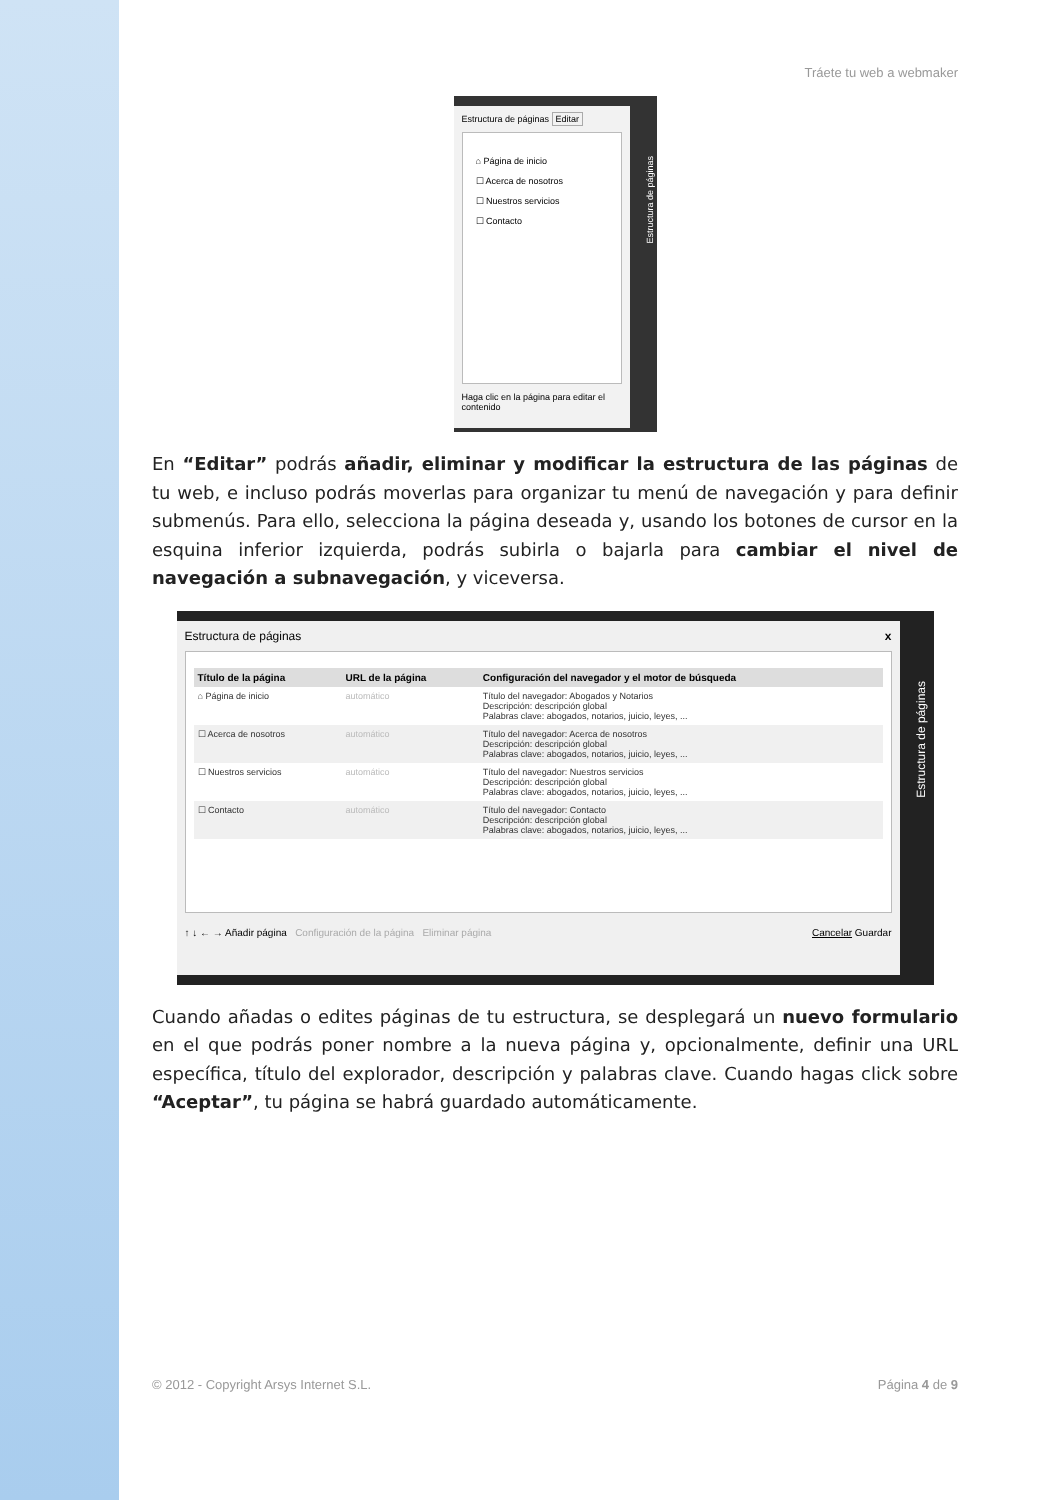Tráete tu web a webmaker
Estructura de páginas Editar
⌂ Página de inicio
☐ Acerca de nosotros
☐ Nuestros servicios
☐ Contacto
Haga clic en la página para editar el contenido
Estructura de páginas
En “Editar” podrás añadir, eliminar y modificar la estructura de las páginas de tu web, e incluso podrás moverlas para organizar tu menú de navegación y para definir submenús. Para ello, selecciona la página deseada y, usando los botones de cursor en la esquina inferior izquierda, podrás subirla o bajarla para cambiar el nivel de navegación a subnavegación, y viceversa.
Estructura de páginas x
| Título de la página | URL de la página | Configuración del navegador y el motor de búsqueda |
| --- | --- | --- |
| ⌂ Página de inicio | automático | Título del navegador: Abogados y Notarios Descripción: descripción global Palabras clave: abogados, notarios, juicio, leyes, ... |
| ☐ Acerca de nosotros | automático | Título del navegador: Acerca de nosotros Descripción: descripción global Palabras clave: abogados, notarios, juicio, leyes, ... |
| ☐ Nuestros servicios | automático | Título del navegador: Nuestros servicios Descripción: descripción global Palabras clave: abogados, notarios, juicio, leyes, ... |
| ☐ Contacto | automático | Título del navegador: Contacto Descripción: descripción global Palabras clave: abogados, notarios, juicio, leyes, ... |
↑ ↓ ← → Añadir página Configuración de la página Eliminar página Cancelar Guardar
Estructura de páginas
Cuando añadas o edites páginas de tu estructura, se desplegará un nuevo formulario en el que podrás poner nombre a la nueva página y, opcionalmente, definir una URL específica, título del explorador, descripción y palabras clave. Cuando hagas click sobre “Aceptar”, tu página se habrá guardado automáticamente.
© 2012 - Copyright Arsys Internet S.L. Página 4 de 9